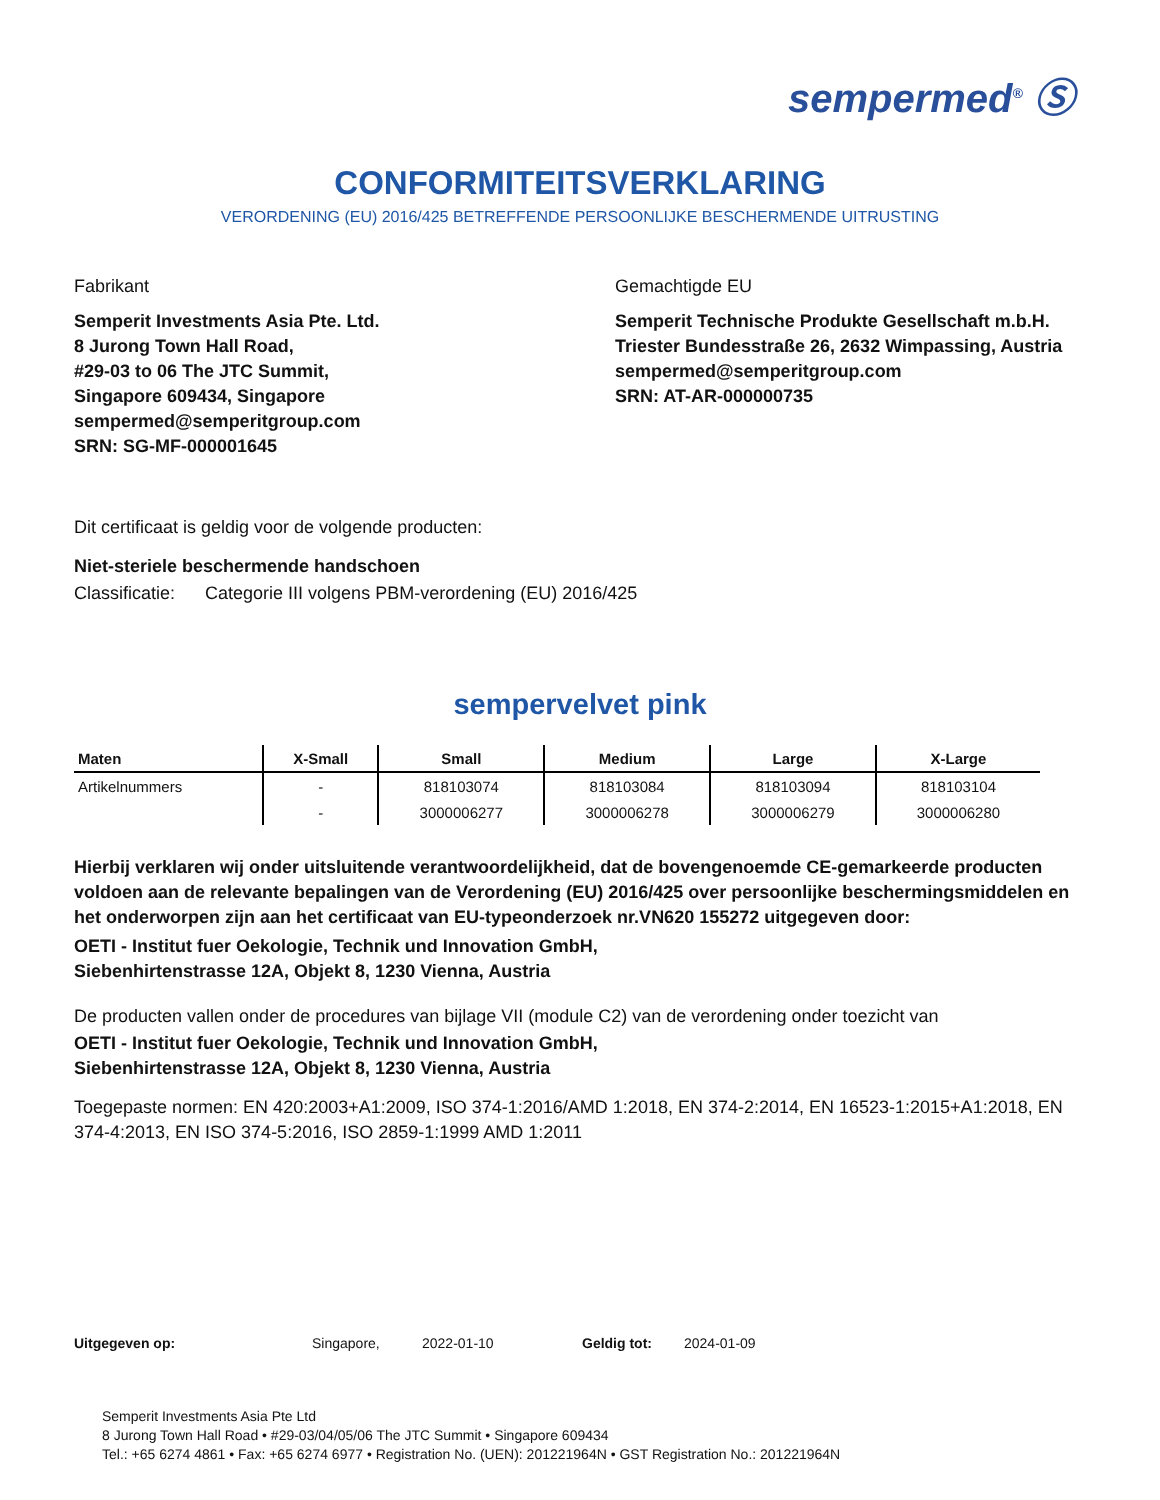sempermed<sup>®</sup> Ⓢ
CONFORMITEITSVERKLARING
VERORDENING (EU) 2016/425 BETREFFENDE PERSOONLIJKE BESCHERMENDE UITRUSTING
Fabrikant
Semperit Investments Asia Pte. Ltd.
8 Jurong Town Hall Road,
#29-03 to 06 The JTC Summit,
Singapore 609434, Singapore
sempermed@semperitgroup.com
SRN: SG-MF-000001645
Gemachtigde EU
Semperit Technische Produkte Gesellschaft m.b.H.
Triester Bundesstraße 26, 2632 Wimpassing, Austria
sempermed@semperitgroup.com
SRN: AT-AR-000000735
Dit certificaat is geldig voor de volgende producten:
Niet-steriele beschermende handschoen
Classificatie: Categorie III volgens PBM-verordening (EU) 2016/425
sempervelvet pink
| Maten | X-Small | Small | Medium | Large | X-Large |
| --- | --- | --- | --- | --- | --- |
| Artikelnummers | - | 818103074 | 818103084 | 818103094 | 818103104 |
| | - | 3000006277 | 3000006278 | 3000006279 | 3000006280 |
Hierbij verklaren wij onder uitsluitende verantwoordelijkheid, dat de bovengenoemde CE-gemarkeerde producten voldoen aan de relevante bepalingen van de Verordening (EU) 2016/425 over persoonlijke beschermingsmiddelen en het onderworpen zijn aan het certificaat van EU-typeonderzoek nr.VN620 155272 uitgegeven door:
OETI - Institut fuer Oekologie, Technik und Innovation GmbH,
Siebenhirtenstrasse 12A, Objekt 8, 1230 Vienna, Austria
De producten vallen onder de procedures van bijlage VII (module C2) van de verordening onder toezicht van
OETI - Institut fuer Oekologie, Technik und Innovation GmbH,
Siebenhirtenstrasse 12A, Objekt 8, 1230 Vienna, Austria
Toegepaste normen: EN 420:2003+A1:2009, ISO 374-1:2016/AMD 1:2018, EN 374-2:2014, EN 16523-1:2015+A1:2018, EN 374-4:2013, EN ISO 374-5:2016, ISO 2859-1:1999 AMD 1:2011
Uitgegeven op: Singapore, 2022-01-10 Geldig tot: 2024-01-09
Semperit Investments Asia Pte Ltd
8 Jurong Town Hall Road • #29-03/04/05/06 The JTC Summit • Singapore 609434
Tel.: +65 6274 4861 • Fax: +65 6274 6977 • Registration No. (UEN): 201221964N • GST Registration No.: 201221964N